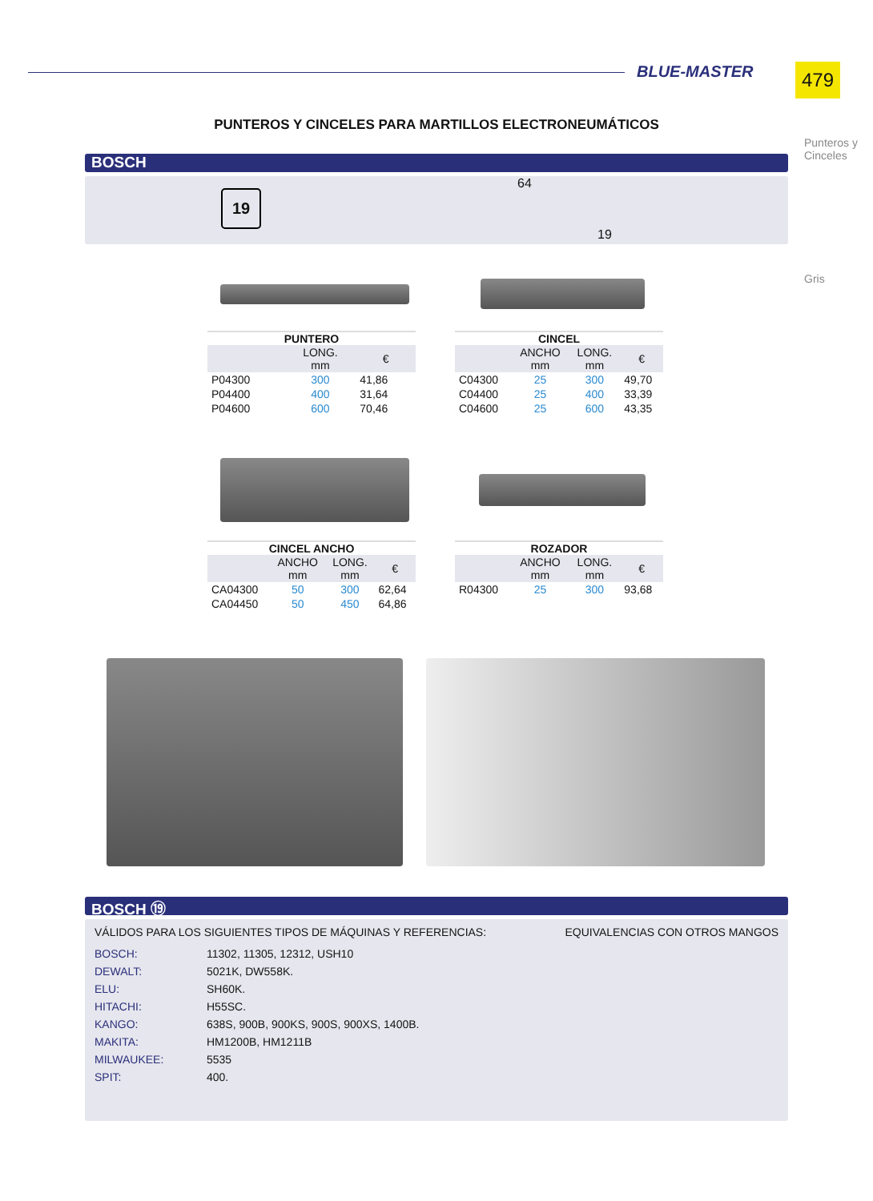479
BLUE-MASTER
Punteros y Cinceles
Gris
PUNTEROS Y CINCELES PARA MARTILLOS ELECTRONEUMÁTICOS
BOSCH
19
64
19
PUNTERO
| | LONG. mm | € |
| --- | --- | --- |
| P04300 | 300 | 41,86 |
| P04400 | 400 | 31,64 |
| P04600 | 600 | 70,46 |
CINCEL
| | ANCHO mm | LONG. mm | € |
| --- | --- | --- | --- |
| C04300 | 25 | 300 | 49,70 |
| C04400 | 25 | 400 | 33,39 |
| C04600 | 25 | 600 | 43,35 |
CINCEL ANCHO
| | ANCHO mm | LONG. mm | € |
| --- | --- | --- | --- |
| CA04300 | 50 | 300 | 62,64 |
| CA04450 | 50 | 450 | 64,86 |
ROZADOR
| | ANCHO mm | LONG. mm | € |
| --- | --- | --- | --- |
| R04300 | 25 | 300 | 93,68 |
BOSCH ⑲
VÁLIDOS PARA LOS SIGUIENTES TIPOS DE MÁQUINAS Y REFERENCIAS: EQUIVALENCIAS CON OTROS MANGOS
| BOSCH: | 11302, 11305, 12312, USH10 |
| DEWALT: | 5021K, DW558K. |
| ELU: | SH60K. |
| HITACHI: | H55SC. |
| KANGO: | 638S, 900B, 900KS, 900S, 900XS, 1400B. |
| MAKITA: | HM1200B, HM1211B |
| MILWAUKEE: | 5535 |
| SPIT: | 400. |